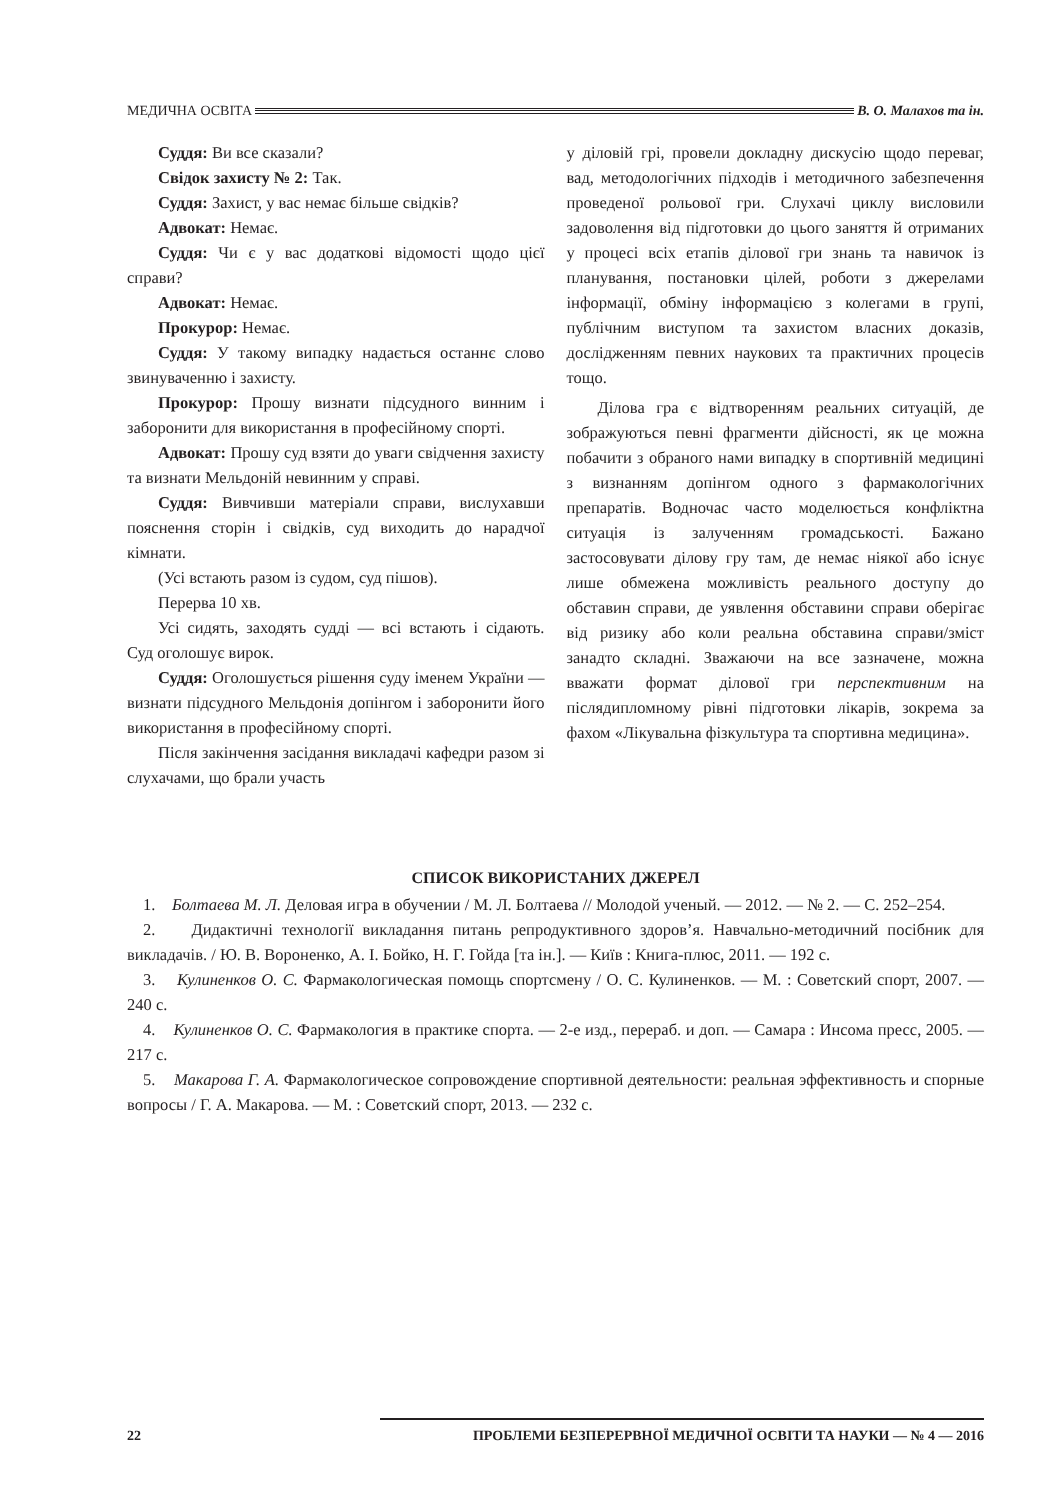МЕДИЧНА ОСВІТА В. О. Малахов та ін.
Суддя: Ви все сказали?
Свідок захисту № 2: Так.
Суддя: Захист, у вас немає більше свідків?
Адвокат: Немає.
Суддя: Чи є у вас додаткові відомості щодо цієї справи?
Адвокат: Немає.
Прокурор: Немає.
Суддя: У такому випадку надається останнє слово звинуваченню і захисту.
Прокурор: Прошу визнати підсудного винним і заборонити для використання в професійному спорті.
Адвокат: Прошу суд взяти до уваги свідчення захисту та визнати Мельдоній невинним у справі.
Суддя: Вивчивши матеріали справи, вислухавши пояснення сторін і свідків, суд виходить до нарадчої кімнати.
(Усі встають разом із судом, суд пішов).
Перерва 10 хв.
Усі сидять, заходять судді — всі встають і сідають. Суд оголошує вирок.
Суддя: Оголошується рішення суду іменем України — визнати підсудного Мельдонія допінгом і заборонити його використання в професійному спорті.
Після закінчення засідання викладачі кафедри разом зі слухачами, що брали участь
у діловій грі, провели докладну дискусію щодо переваг, вад, методологічних підходів і методичного забезпечення проведеної рольової гри. Слухачі циклу висловили задоволення від підготовки до цього заняття й отриманих у процесі всіх етапів ділової гри знань та навичок із планування, постановки цілей, роботи з джерелами інформації, обміну інформацією з колегами в групі, публічним виступом та захистом власних доказів, дослідженням певних наукових та практичних процесів тощо.
Ділова гра є відтворенням реальних ситуацій, де зображуються певні фрагменти дійсності, як це можна побачити з обраного нами випадку в спортивній медицині з визнанням допінгом одного з фармакологічних препаратів. Водночас часто моделюється конфліктна ситуація із залученням громадськості. Бажано застосовувати ділову гру там, де немає ніякої або існує лише обмежена можливість реального доступу до обставин справи, де уявлення обставини справи оберігає від ризику або коли реальна обставина справи/зміст занадто складні. Зважаючи на все зазначене, можна вважати формат ділової гри перспективним на післядипломному рівні підготовки лікарів, зокрема за фахом «Лікувальна фізкультура та спортивна медицина».
СПИСОК ВИКОРИСТАНИХ ДЖЕРЕЛ
1. Болтаева М. Л. Деловая игра в обучении / М. Л. Болтаева // Молодой ученый. — 2012. — № 2. — С. 252–254.
2. Дидактичні технології викладання питань репродуктивного здоров’я. Навчально-методичний посібник для викладачів. / Ю. В. Вороненко, А. І. Бойко, Н. Г. Гойда [та ін.]. — Київ : Книга-плюс, 2011. — 192 с.
3. Кулиненков О. С. Фармакологическая помощь спортсмену / О. С. Кулиненков. — М. : Советский спорт, 2007. — 240 с.
4. Кулиненков О. С. Фармакология в практике спорта. — 2-е изд., перераб. и доп. — Самара : Инсома пресс, 2005. — 217 с.
5. Макарова Г. А. Фармакологическое сопровождение спортивной деятельности: реальная эффективность и спорные вопросы / Г. А. Макарова. — М. : Советский спорт, 2013. — 232 с.
22 ПРОБЛЕМИ БЕЗПЕРЕРВНОЇ МЕДИЧНОЇ ОСВІТИ ТА НАУКИ — № 4 — 2016